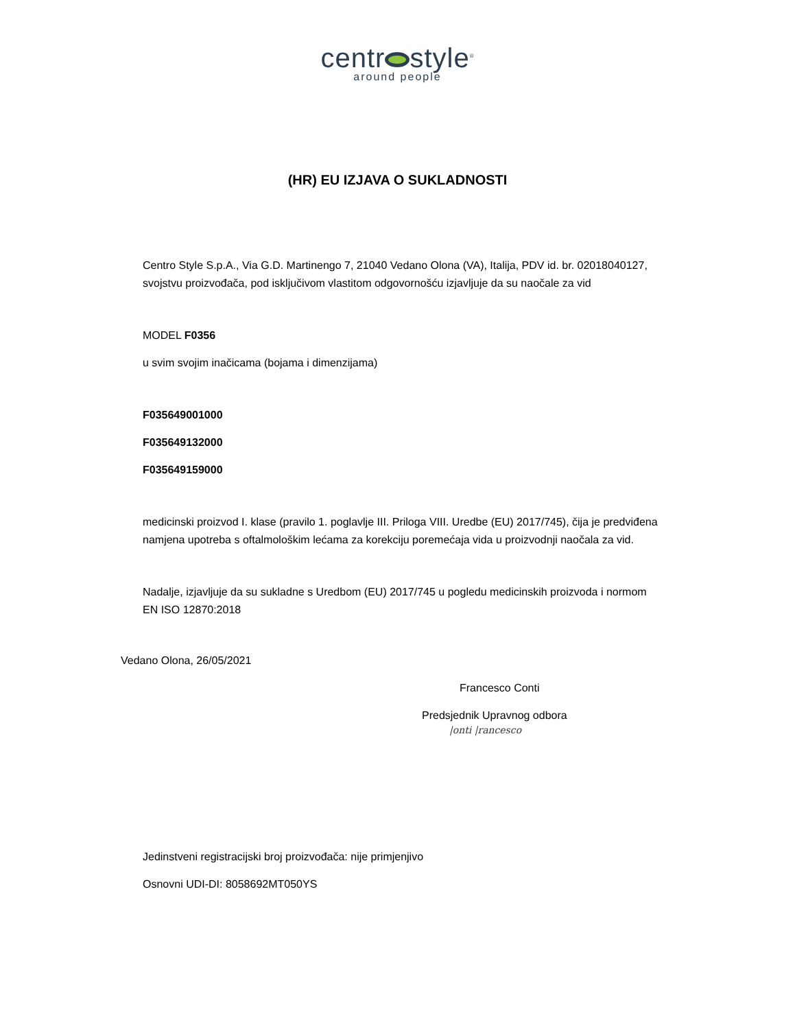centr style<sup>®</sup>
around people
(HR) EU IZJAVA O SUKLADNOSTI
Centro Style S.p.A., Via G.D. Martinengo 7, 21040 Vedano Olona (VA), Italija, PDV id. br. 02018040127, svojstvu proizvođača, pod isključivom vlastitom odgovornošću izjavljuje da su naočale za vid
MODEL F0356
u svim svojim inačicama (bojama i dimenzijama)
F035649001000
F035649132000
F035649159000
medicinski proizvod I. klase (pravilo 1. poglavlje III. Priloga VIII. Uredbe (EU) 2017/745), čija je predviđena namjena upotreba s oftalmološkim lećama za korekciju poremećaja vida u proizvodnji naočala za vid.
Nadalje, izjavljuje da su sukladne s Uredbom (EU) 2017/745 u pogledu medicinskih proizvoda i normom EN ISO 12870:2018
Vedano Olona, 26/05/2021
Francesco Conti
Predsjednik Upravnog odbora
|onti |rancesco
Jedinstveni registracijski broj proizvođača: nije primjenjivo
Osnovni UDI-DI: 8058692MT050YS